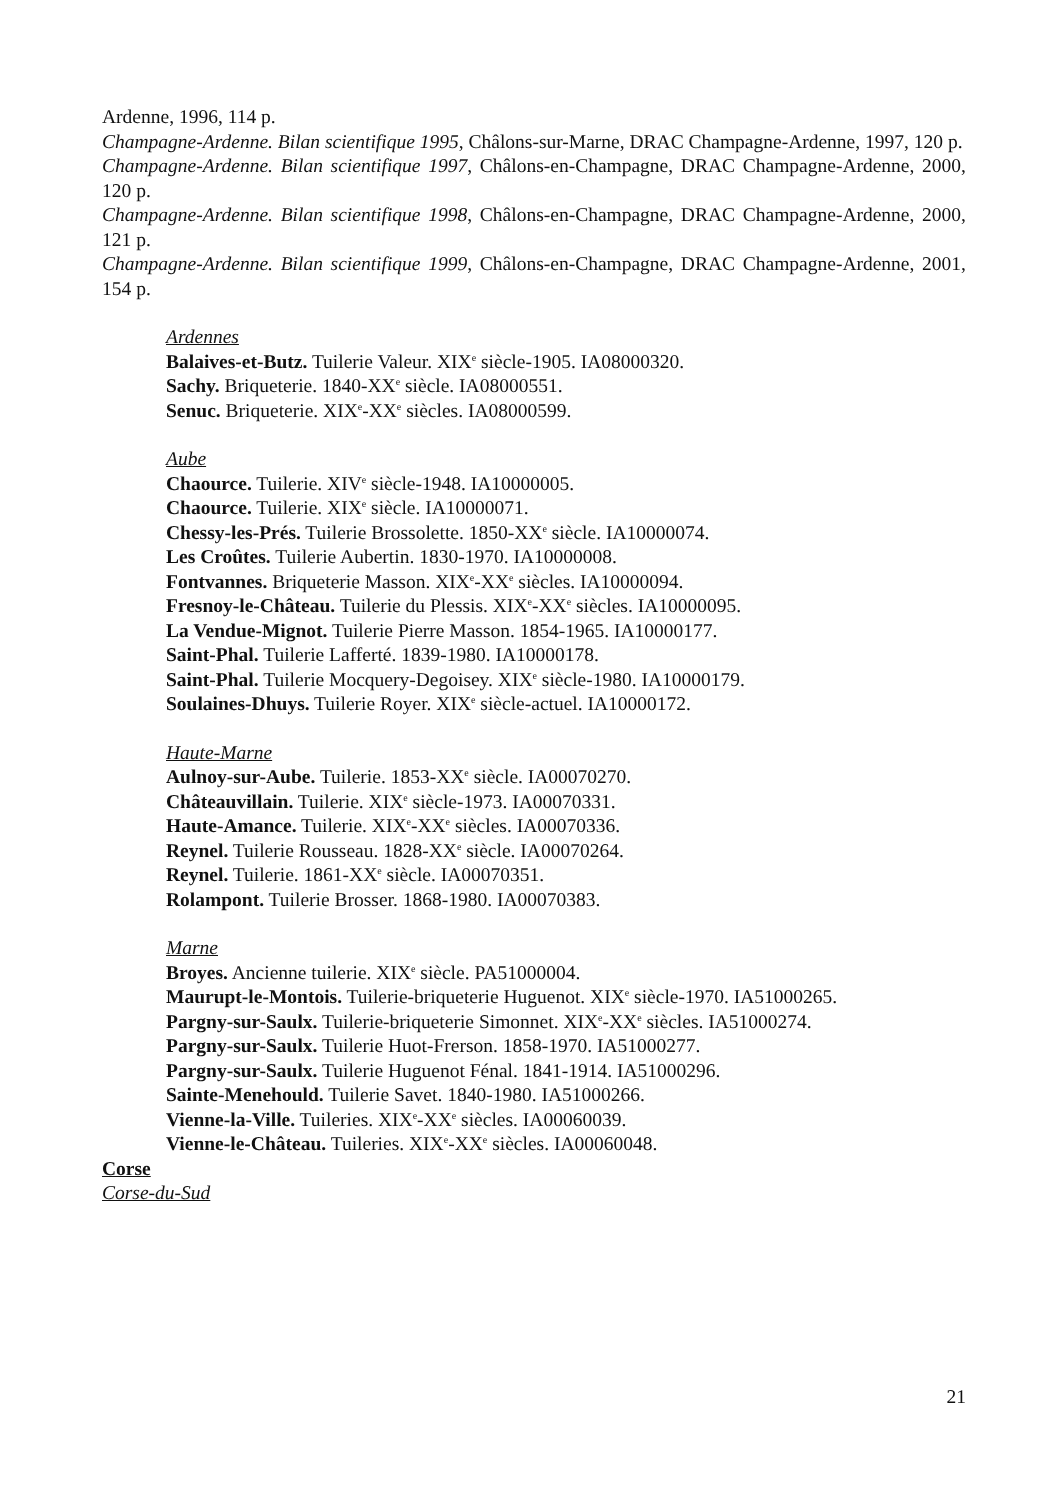Ardenne, 1996, 114 p.
Champagne-Ardenne. Bilan scientifique 1995, Châlons-sur-Marne, DRAC Champagne-Ardenne, 1997, 120 p.
Champagne-Ardenne. Bilan scientifique 1997, Châlons-en-Champagne, DRAC Champagne-Ardenne, 2000, 120 p.
Champagne-Ardenne. Bilan scientifique 1998, Châlons-en-Champagne, DRAC Champagne-Ardenne, 2000, 121 p.
Champagne-Ardenne. Bilan scientifique 1999, Châlons-en-Champagne, DRAC Champagne-Ardenne, 2001, 154 p.
Ardennes
Balaives-et-Butz. Tuilerie Valeur. XIX<sup>e</sup> siècle-1905. IA08000320.
Sachy. Briqueterie. 1840-XX<sup>e</sup> siècle. IA08000551.
Senuc. Briqueterie. XIX<sup>e</sup>-XX<sup>e</sup> siècles. IA08000599.
Aube
Chaource. Tuilerie. XIV<sup>e</sup> siècle-1948. IA10000005.
Chaource. Tuilerie. XIX<sup>e</sup> siècle. IA10000071.
Chessy-les-Prés. Tuilerie Brossolette. 1850-XX<sup>e</sup> siècle. IA10000074.
Les Croûtes. Tuilerie Aubertin. 1830-1970. IA10000008.
Fontvannes. Briqueterie Masson. XIX<sup>e</sup>-XX<sup>e</sup> siècles. IA10000094.
Fresnoy-le-Château. Tuilerie du Plessis. XIX<sup>e</sup>-XX<sup>e</sup> siècles. IA10000095.
La Vendue-Mignot. Tuilerie Pierre Masson. 1854-1965. IA10000177.
Saint-Phal. Tuilerie Lafferté. 1839-1980. IA10000178.
Saint-Phal. Tuilerie Mocquery-Degoisey. XIX<sup>e</sup> siècle-1980. IA10000179.
Soulaines-Dhuys. Tuilerie Royer. XIX<sup>e</sup> siècle-actuel. IA10000172.
Haute-Marne
Aulnoy-sur-Aube. Tuilerie. 1853-XX<sup>e</sup> siècle. IA00070270.
Châteauvillain. Tuilerie. XIX<sup>e</sup> siècle-1973. IA00070331.
Haute-Amance. Tuilerie. XIX<sup>e</sup>-XX<sup>e</sup> siècles. IA00070336.
Reynel. Tuilerie Rousseau. 1828-XX<sup>e</sup> siècle. IA00070264.
Reynel. Tuilerie. 1861-XX<sup>e</sup> siècle. IA00070351.
Rolampont. Tuilerie Brosser. 1868-1980. IA00070383.
Marne
Broyes. Ancienne tuilerie. XIX<sup>e</sup> siècle. PA51000004.
Maurupt-le-Montois. Tuilerie-briqueterie Huguenot. XIX<sup>e</sup> siècle-1970. IA51000265.
Pargny-sur-Saulx. Tuilerie-briqueterie Simonnet. XIX<sup>e</sup>-XX<sup>e</sup> siècles. IA51000274.
Pargny-sur-Saulx. Tuilerie Huot-Frerson. 1858-1970. IA51000277.
Pargny-sur-Saulx. Tuilerie Huguenot Fénal. 1841-1914. IA51000296.
Sainte-Menehould. Tuilerie Savet. 1840-1980. IA51000266.
Vienne-la-Ville. Tuileries. XIX<sup>e</sup>-XX<sup>e</sup> siècles. IA00060039.
Vienne-le-Château. Tuileries. XIX<sup>e</sup>-XX<sup>e</sup> siècles. IA00060048.
Corse
Corse-du-Sud
21